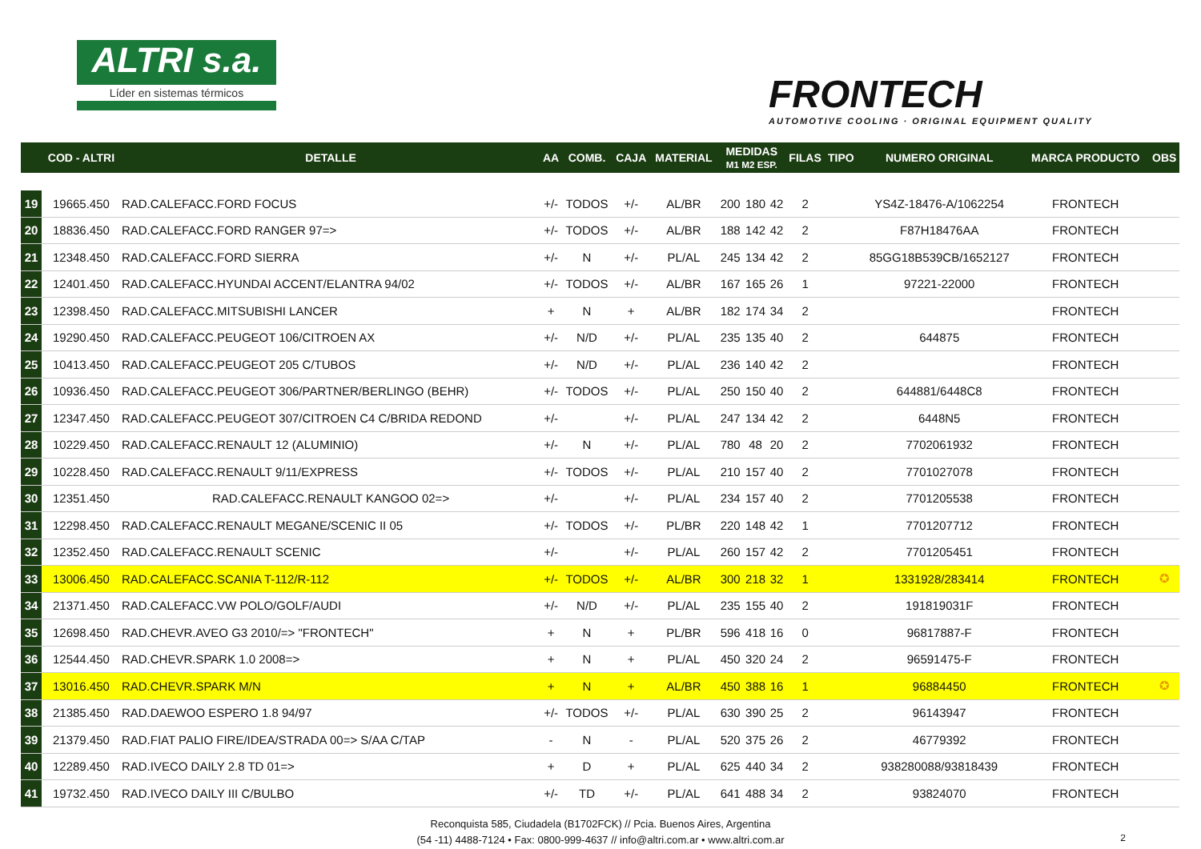ALTRI s.a.
Líder en sistemas térmicos
FRONTECH
AUTOMOTIVE COOLING · ORIGINAL EQUIPMENT QUALITY
| | COD - ALTRI | DETALLE | AA | COMB. | CAJA | MATERIAL | MEDIDAS M1 M2 ESP. | | | FILAS | TIPO | NUMERO ORIGINAL | MARCA PRODUCTO | OBS |
| --- | --- | --- | --- | --- | --- | --- | --- | --- | --- | --- | --- | --- | --- | --- |
| 19 | 19665.450 | RAD.CALEFACC.FORD FOCUS | +/- | TODOS | +/- | AL/BR | 200 | 180 | 42 | 2 | | YS4Z-18476-A/1062254 | FRONTECH | |
| 20 | 18836.450 | RAD.CALEFACC.FORD RANGER 97=> | +/- | TODOS | +/- | AL/BR | 188 | 142 | 42 | 2 | | F87H18476AA | FRONTECH | |
| 21 | 12348.450 | RAD.CALEFACC.FORD SIERRA | +/- | N | +/- | PL/AL | 245 | 134 | 42 | 2 | | 85GG18B539CB/1652127 | FRONTECH | |
| 22 | 12401.450 | RAD.CALEFACC.HYUNDAI ACCENT/ELANTRA 94/02 | +/- | TODOS | +/- | AL/BR | 167 | 165 | 26 | 1 | | 97221-22000 | FRONTECH | |
| 23 | 12398.450 | RAD.CALEFACC.MITSUBISHI LANCER | + | N | + | AL/BR | 182 | 174 | 34 | 2 | | | FRONTECH | |
| 24 | 19290.450 | RAD.CALEFACC.PEUGEOT 106/CITROEN AX | +/- | N/D | +/- | PL/AL | 235 | 135 | 40 | 2 | | 644875 | FRONTECH | |
| 25 | 10413.450 | RAD.CALEFACC.PEUGEOT 205 C/TUBOS | +/- | N/D | +/- | PL/AL | 236 | 140 | 42 | 2 | | | FRONTECH | |
| 26 | 10936.450 | RAD.CALEFACC.PEUGEOT 306/PARTNER/BERLINGO (BEHR) | +/- | TODOS | +/- | PL/AL | 250 | 150 | 40 | 2 | | 644881/6448C8 | FRONTECH | |
| 27 | 12347.450 | RAD.CALEFACC.PEUGEOT 307/CITROEN C4 C/BRIDA REDOND | +/- | | +/- | PL/AL | 247 | 134 | 42 | 2 | | 6448N5 | FRONTECH | |
| 28 | 10229.450 | RAD.CALEFACC.RENAULT 12 (ALUMINIO) | +/- | N | +/- | PL/AL | 780 | 48 | 20 | 2 | | 7702061932 | FRONTECH | |
| 29 | 10228.450 | RAD.CALEFACC.RENAULT 9/11/EXPRESS | +/- | TODOS | +/- | PL/AL | 210 | 157 | 40 | 2 | | 7701027078 | FRONTECH | |
| 30 | 12351.450 | RAD.CALEFACC.RENAULT KANGOO 02=> | +/- | | +/- | PL/AL | 234 | 157 | 40 | 2 | | 7701205538 | FRONTECH | |
| 31 | 12298.450 | RAD.CALEFACC.RENAULT MEGANE/SCENIC II 05 | +/- | TODOS | +/- | PL/BR | 220 | 148 | 42 | 1 | | 7701207712 | FRONTECH | |
| 32 | 12352.450 | RAD.CALEFACC.RENAULT SCENIC | +/- | | +/- | PL/AL | 260 | 157 | 42 | 2 | | 7701205451 | FRONTECH | |
| 33 | 13006.450 | RAD.CALEFACC.SCANIA T-112/R-112 | +/- | TODOS | +/- | AL/BR | 300 | 218 | 32 | 1 | | 1331928/283414 | FRONTECH | ✪ |
| 34 | 21371.450 | RAD.CALEFACC.VW POLO/GOLF/AUDI | +/- | N/D | +/- | PL/AL | 235 | 155 | 40 | 2 | | 191819031F | FRONTECH | |
| 35 | 12698.450 | RAD.CHEVR.AVEO G3 2010/=> "FRONTECH" | + | N | + | PL/BR | 596 | 418 | 16 | 0 | | 96817887-F | FRONTECH | |
| 36 | 12544.450 | RAD.CHEVR.SPARK 1.0 2008=> | + | N | + | PL/AL | 450 | 320 | 24 | 2 | | 96591475-F | FRONTECH | |
| 37 | 13016.450 | RAD.CHEVR.SPARK M/N | + | N | + | AL/BR | 450 | 388 | 16 | 1 | | 96884450 | FRONTECH | ✪ |
| 38 | 21385.450 | RAD.DAEWOO ESPERO 1.8 94/97 | +/- | TODOS | +/- | PL/AL | 630 | 390 | 25 | 2 | | 96143947 | FRONTECH | |
| 39 | 21379.450 | RAD.FIAT PALIO FIRE/IDEA/STRADA 00=> S/AA C/TAP | - | N | - | PL/AL | 520 | 375 | 26 | 2 | | 46779392 | FRONTECH | |
| 40 | 12289.450 | RAD.IVECO DAILY 2.8 TD 01=> | + | D | + | PL/AL | 625 | 440 | 34 | 2 | | 938280088/93818439 | FRONTECH | |
| 41 | 19732.450 | RAD.IVECO DAILY III C/BULBO | +/- | TD | +/- | PL/AL | 641 | 488 | 34 | 2 | | 93824070 | FRONTECH | |
Reconquista 585, Ciudadela (B1702FCK) // Pcia. Buenos Aires, Argentina
(54 -11) 4488-7124 • Fax: 0800-999-4637 // info@altri.com.ar • www.altri.com.ar
2